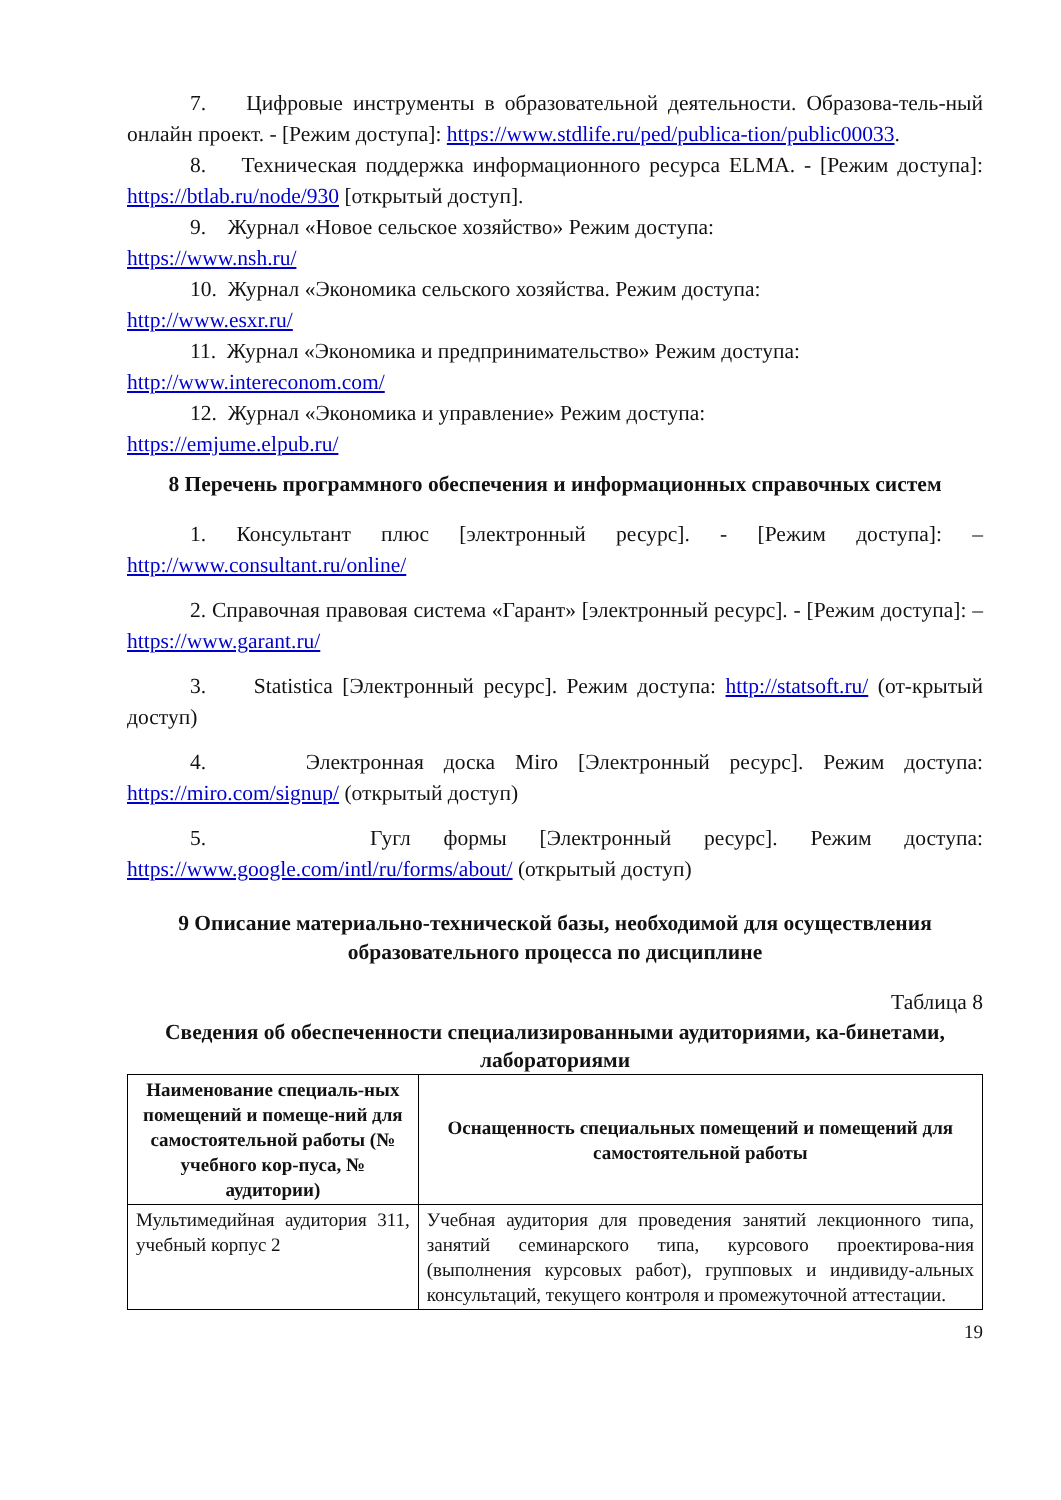7. Цифровые инструменты в образовательной деятельности. Образова-тель-ный онлайн проект. - [Режим доступа]: https://www.stdlife.ru/ped/publica-tion/public00033.
8. Техническая поддержка информационного ресурса ELMA. - [Режим доступа]: https://btlab.ru/node/930 [открытый доступ].
9. Журнал «Новое сельское хозяйство» Режим доступа:
https://www.nsh.ru/
10. Журнал «Экономика сельского хозяйства. Режим доступа:
http://www.esxr.ru/
11. Журнал «Экономика и предпринимательство» Режим доступа:
http://www.intereconom.com/
12. Журнал «Экономика и управление» Режим доступа:
https://emjume.elpub.ru/
8 Перечень программного обеспечения и информационных справочных систем
1. Консультант плюс [электронный ресурс]. - [Режим доступа]: – http://www.consultant.ru/online/
2. Справочная правовая система «Гарант» [электронный ресурс]. - [Режим доступа]: –https://www.garant.ru/
3. Statistica [Электронный ресурс]. Режим доступа: http://statsoft.ru/ (от-крытый доступ)
4. Электронная доска Miro [Электронный ресурс]. Режим доступа: https://miro.com/signup/ (открытый доступ)
5. Гугл формы [Электронный ресурс]. Режим доступа: https://www.google.com/intl/ru/forms/about/ (открытый доступ)
9 Описание материально-технической базы, необходимой для осуществления образовательного процесса по дисциплине
Таблица 8
Сведения об обеспеченности специализированными аудиториями, ка-бинетами, лабораториями
| Наименование специаль-ных помещений и помеще-ний для самостоятельной работы (№ учебного кор-пуса, № аудитории) | Оснащенность специальных помещений и помещений для самостоятельной работы |
| --- | --- |
| Мультимедийная аудитория 311, учебный корпус 2 | Учебная аудитория для проведения занятий лекционного типа, занятий семинарского типа, курсового проектирова-ния (выполнения курсовых работ), групповых и индивиду-альных консультаций, текущего контроля и промежуточной аттестации. |
19